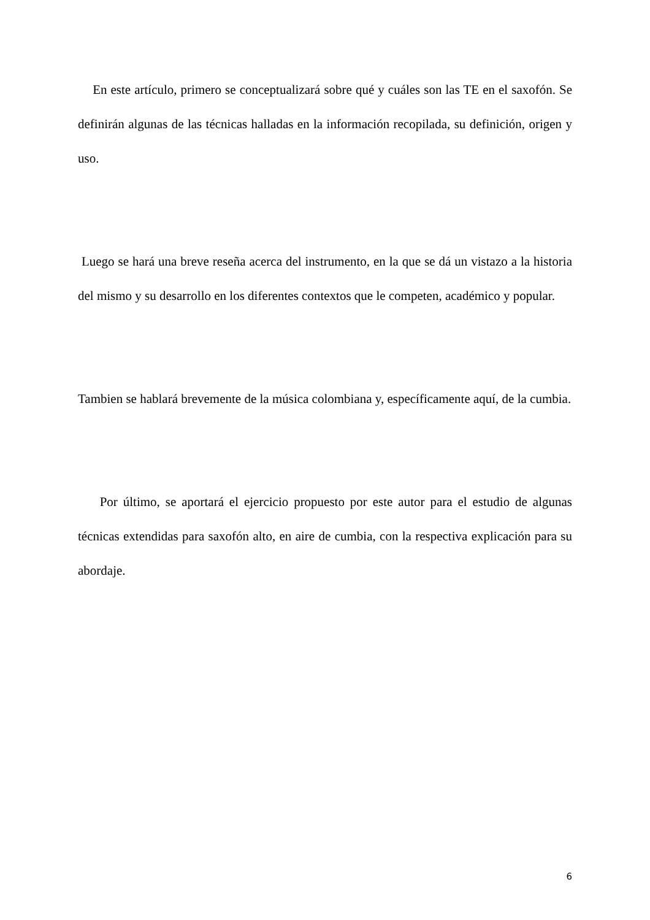En este artículo, primero se conceptualizará sobre qué y cuáles son las TE en el saxofón. Se definirán algunas de las técnicas halladas en la información recopilada, su definición, origen y uso.
Luego se hará una breve reseña acerca del instrumento, en la que se dá un vistazo a la historia del mismo y su desarrollo en los diferentes contextos que le competen, académico y popular.
Tambien se hablará brevemente de la música colombiana y, específicamente aquí, de la cumbia.
Por último, se aportará el ejercicio propuesto por este autor para el estudio de algunas técnicas extendidas para saxofón alto, en aire de cumbia, con la respectiva explicación para su abordaje.
6